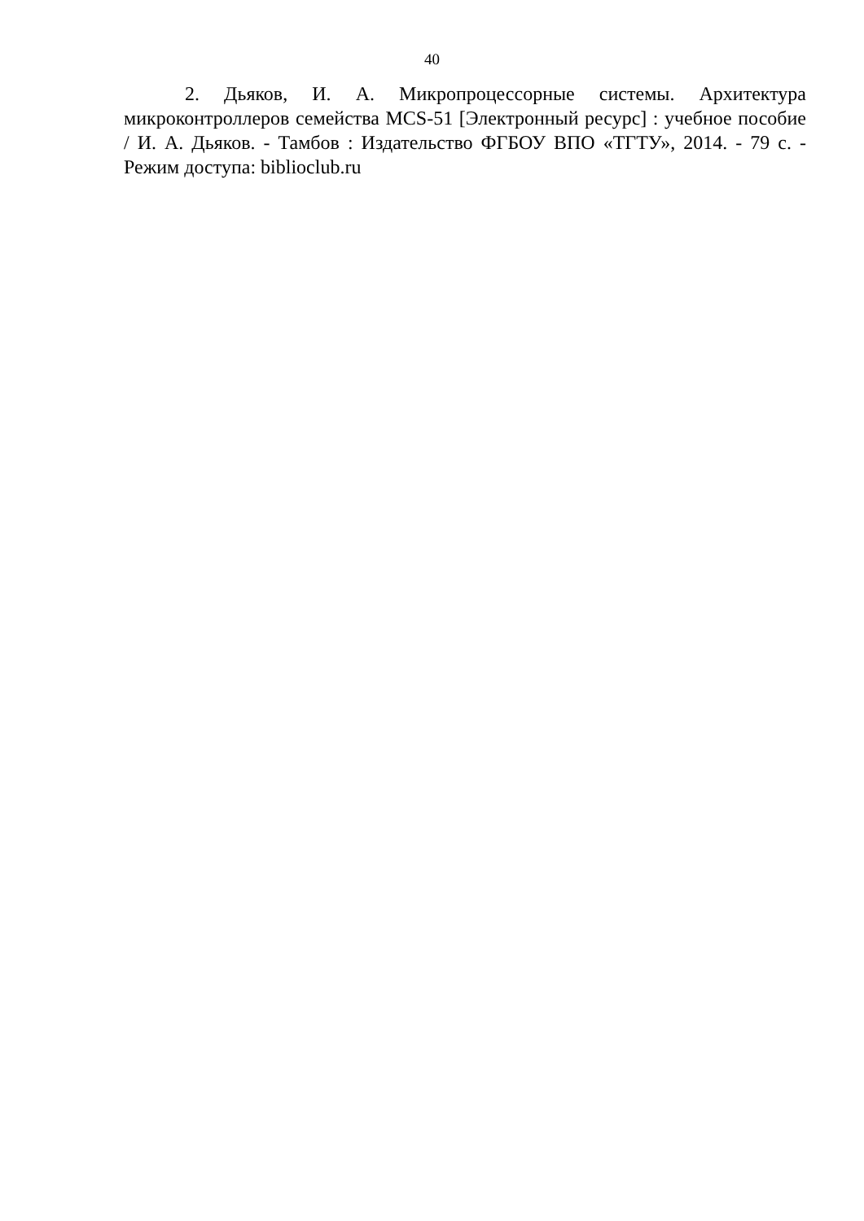40
2. Дьяков, И. А. Микропроцессорные системы. Архитектура микроконтроллеров семейства MCS-51 [Электронный ресурс] : учебное пособие / И. А. Дьяков. - Тамбов : Издательство ФГБОУ ВПО «ТГТУ», 2014. - 79 с. - Режим доступа: biblioclub.ru